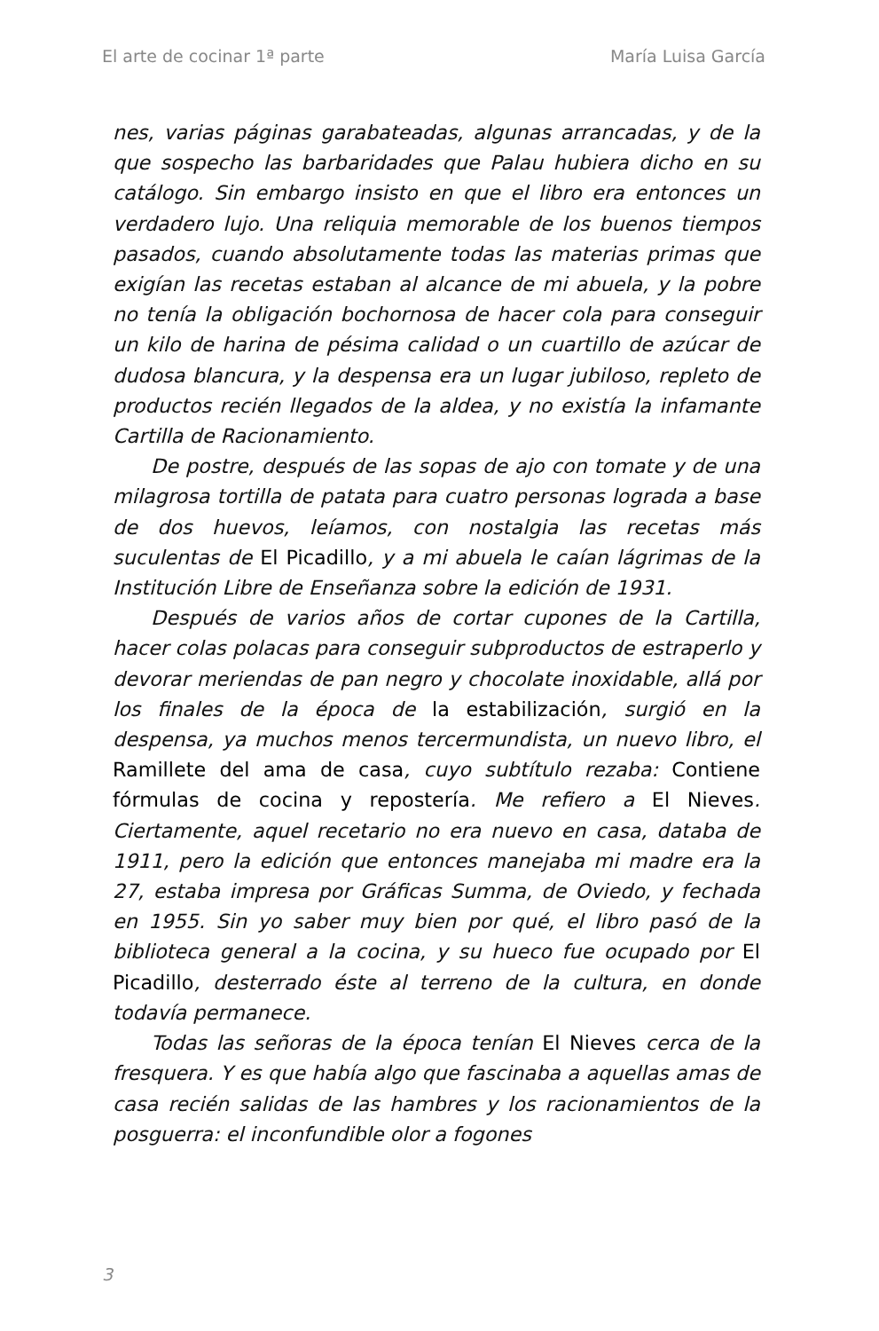El arte de cocinar 1ª parte María Luisa García
nes, varias páginas garabateadas, algunas arrancadas, y de la que sospecho las barbaridades que Palau hubiera dicho en su catálogo. Sin embargo insisto en que el libro era entonces un verdadero lujo. Una reliquia memorable de los buenos tiempos pasados, cuando absolutamente todas las materias primas que exigían las recetas estaban al alcance de mi abuela, y la pobre no tenía la obligación bochornosa de hacer cola para conseguir un kilo de harina de pésima calidad o un cuartillo de azúcar de dudosa blancura, y la despensa era un lugar jubiloso, repleto de productos recién llegados de la aldea, y no existía la infamante Cartilla de Racionamiento.
De postre, después de las sopas de ajo con tomate y de una milagrosa tortilla de patata para cuatro personas lograda a base de dos huevos, leíamos, con nostalgia las recetas más suculentas de El Picadillo, y a mi abuela le caían lágrimas de la Institución Libre de Enseñanza sobre la edición de 1931.
Después de varios años de cortar cupones de la Cartilla, hacer colas polacas para conseguir subproductos de estraperlo y devorar meriendas de pan negro y chocolate inoxidable, allá por los finales de la época de la estabilización, surgió en la despensa, ya muchos menos tercermundista, un nuevo libro, el Ramillete del ama de casa, cuyo subtítulo rezaba: Contiene fórmulas de cocina y repostería. Me refiero a El Nieves. Ciertamente, aquel recetario no era nuevo en casa, databa de 1911, pero la edición que entonces manejaba mi madre era la 27, estaba impresa por Gráficas Summa, de Oviedo, y fechada en 1955. Sin yo saber muy bien por qué, el libro pasó de la biblioteca general a la cocina, y su hueco fue ocupado por El Picadillo, desterrado éste al terreno de la cultura, en donde todavía permanece.
Todas las señoras de la época tenían El Nieves cerca de la fresquera. Y es que había algo que fascinaba a aquellas amas de casa recién salidas de las hambres y los racionamientos de la posguerra: el inconfundible olor a fogones
3